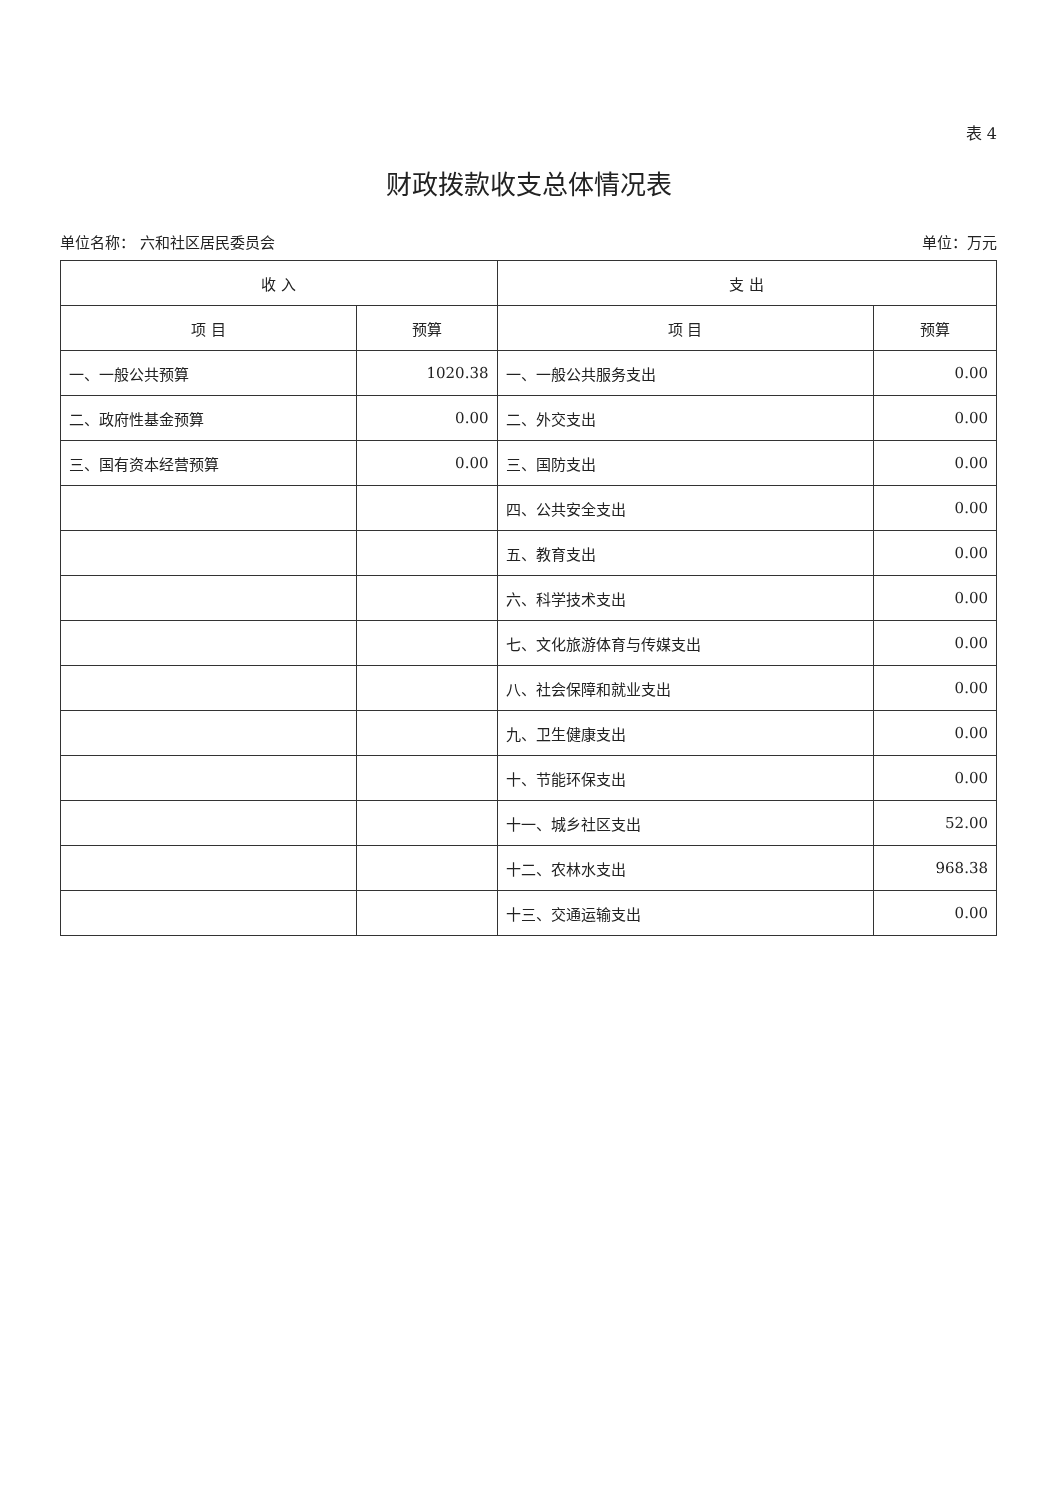表 4
财政拨款收支总体情况表
单位名称： 六和社区居民委员会 单位：万元
| 收 入 | | 支 出 | |
| --- | --- | --- | --- |
| 项 目 | 预算 | 项 目 | 预算 |
| 一、一般公共预算 | 1020.38 | 一、一般公共服务支出 | 0.00 |
| 二、政府性基金预算 | 0.00 | 二、外交支出 | 0.00 |
| 三、国有资本经营预算 | 0.00 | 三、国防支出 | 0.00 |
| | | 四、公共安全支出 | 0.00 |
| | | 五、教育支出 | 0.00 |
| | | 六、科学技术支出 | 0.00 |
| | | 七、文化旅游体育与传媒支出 | 0.00 |
| | | 八、社会保障和就业支出 | 0.00 |
| | | 九、卫生健康支出 | 0.00 |
| | | 十、节能环保支出 | 0.00 |
| | | 十一、城乡社区支出 | 52.00 |
| | | 十二、农林水支出 | 968.38 |
| | | 十三、交通运输支出 | 0.00 |